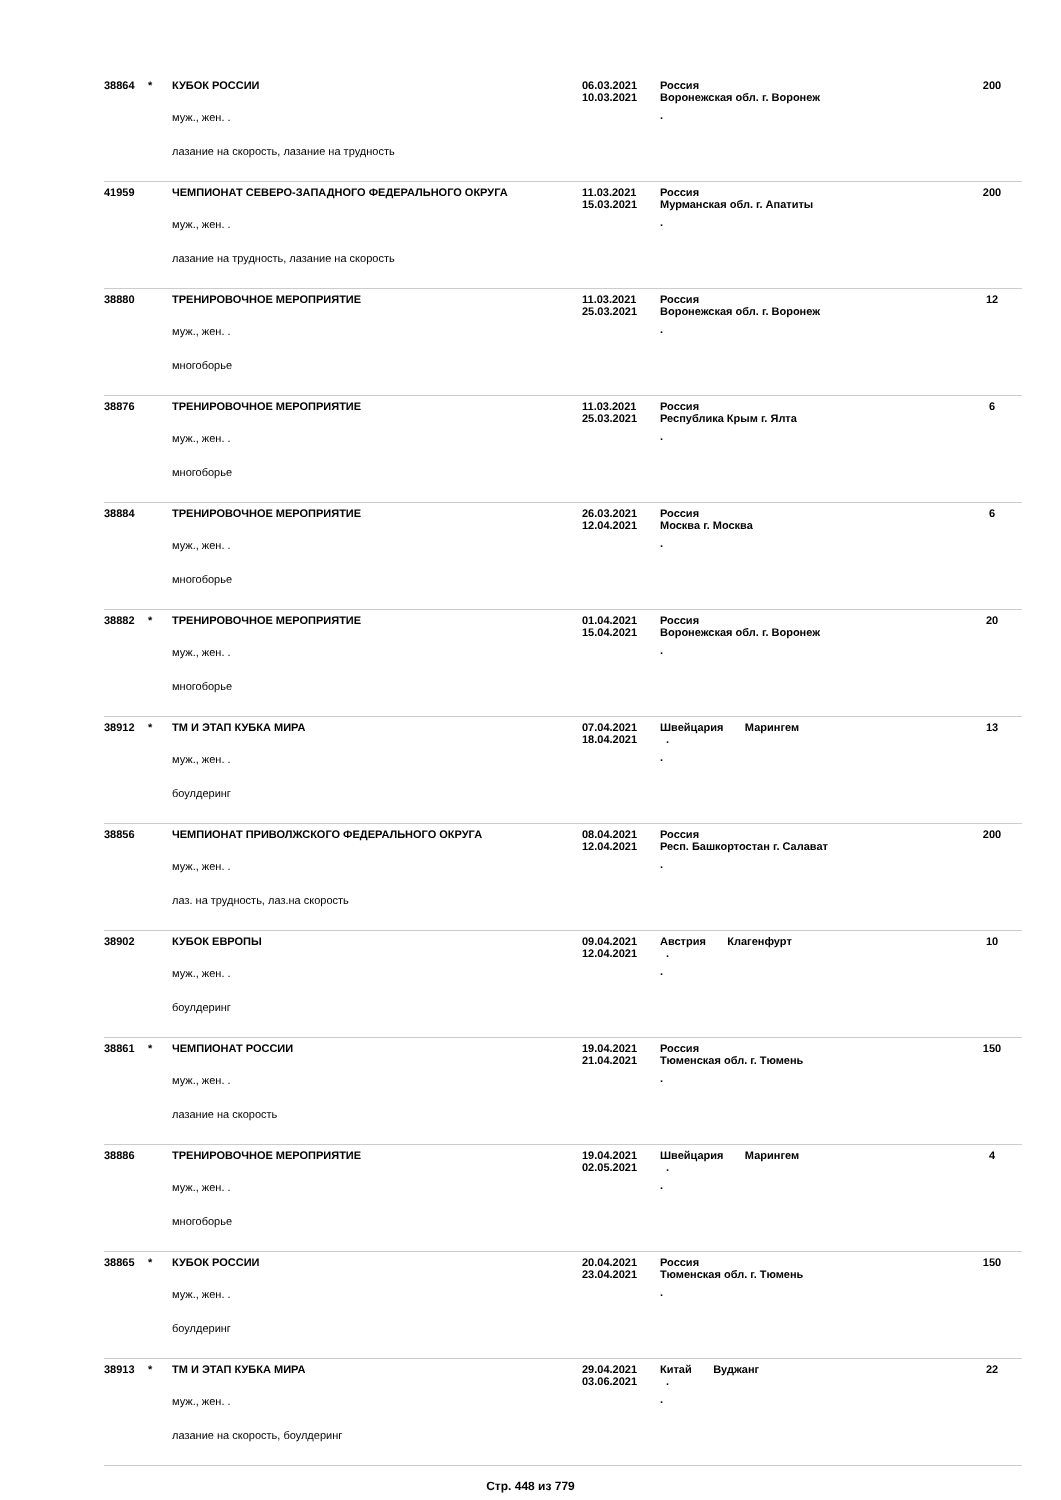| 38864 | * | КУБОК РОССИИ муж., жен. . лазание на скорость, лазание на трудность | 06.03.2021 10.03.2021 | Россия Воронежская обл. г. Воронеж . | 200 |
| 41959 | | ЧЕМПИОНАТ СЕВЕРО-ЗАПАДНОГО ФЕДЕРАЛЬНОГО ОКРУГА муж., жен. . лазание на трудность, лазание на скорость | 11.03.2021 15.03.2021 | Россия Мурманская обл. г. Апатиты . | 200 |
| 38880 | | ТРЕНИРОВОЧНОЕ МЕРОПРИЯТИЕ муж., жен. . многоборье | 11.03.2021 25.03.2021 | Россия Воронежская обл. г. Воронеж . | 12 |
| 38876 | | ТРЕНИРОВОЧНОЕ МЕРОПРИЯТИЕ муж., жен. . многоборье | 11.03.2021 25.03.2021 | Россия Республика Крым г. Ялта . | 6 |
| 38884 | | ТРЕНИРОВОЧНОЕ МЕРОПРИЯТИЕ муж., жен. . многоборье | 26.03.2021 12.04.2021 | Россия Москва г. Москва . | 6 |
| 38882 | * | ТРЕНИРОВОЧНОЕ МЕРОПРИЯТИЕ муж., жен. . многоборье | 01.04.2021 15.04.2021 | Россия Воронежская обл. г. Воронеж . | 20 |
| 38912 | * | ТМ И ЭТАП КУБКА МИРА муж., жен. . боулдеринг | 07.04.2021 18.04.2021 | Швейцария Марингем . . | 13 |
| 38856 | | ЧЕМПИОНАТ ПРИВОЛЖСКОГО ФЕДЕРАЛЬНОГО ОКРУГА муж., жен. . лаз. на трудность, лаз.на скорость | 08.04.2021 12.04.2021 | Россия Респ. Башкортостан г. Салават . | 200 |
| 38902 | | КУБОК ЕВРОПЫ муж., жен. . боулдеринг | 09.04.2021 12.04.2021 | Австрия Клагенфурт . . | 10 |
| 38861 | * | ЧЕМПИОНАТ РОССИИ муж., жен. . лазание на скорость | 19.04.2021 21.04.2021 | Россия Тюменская обл. г. Тюмень . | 150 |
| 38886 | | ТРЕНИРОВОЧНОЕ МЕРОПРИЯТИЕ муж., жен. . многоборье | 19.04.2021 02.05.2021 | Швейцария Марингем . . | 4 |
| 38865 | * | КУБОК РОССИИ муж., жен. . боулдеринг | 20.04.2021 23.04.2021 | Россия Тюменская обл. г. Тюмень . | 150 |
| 38913 | * | ТМ И ЭТАП КУБКА МИРА муж., жен. . лазание на скорость, боулдеринг | 29.04.2021 03.06.2021 | Китай Вуджанг . . | 22 |
Стр. 448 из 779